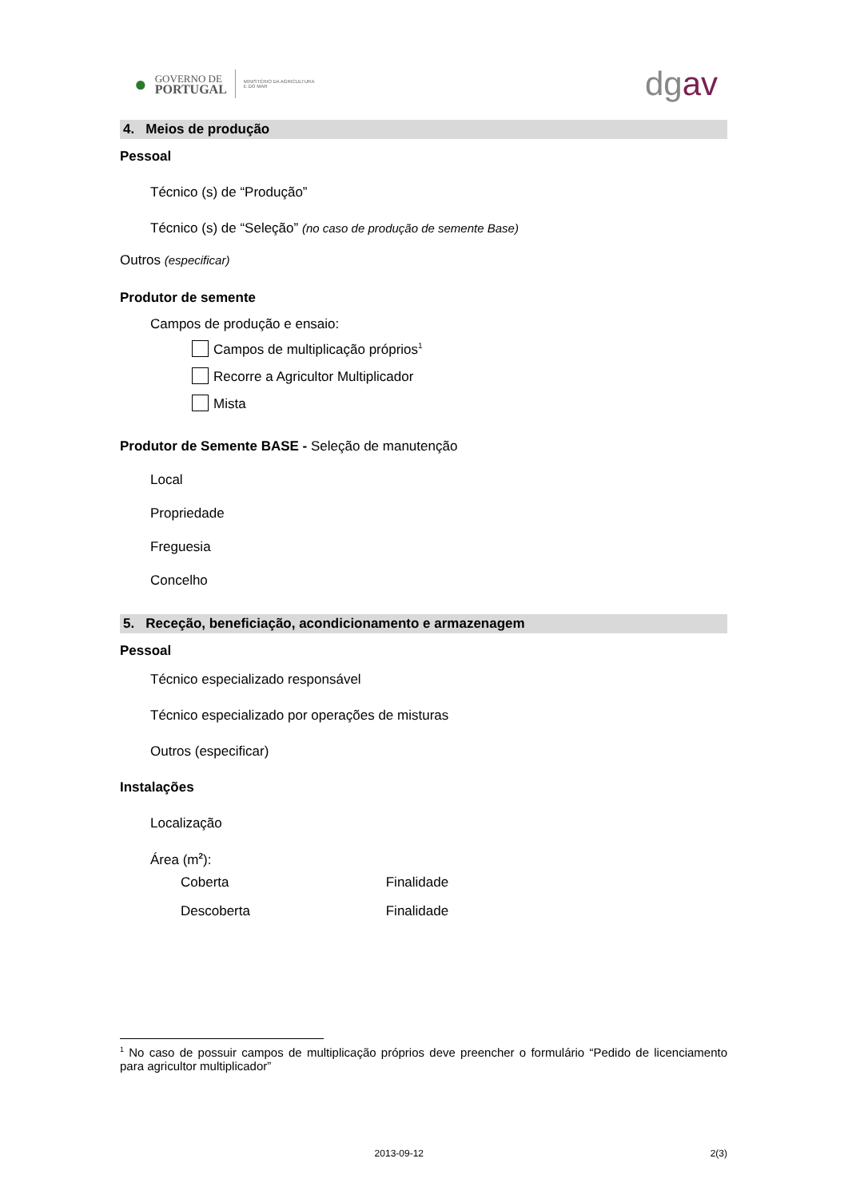●
GOVERNO DE
PORTUGAL
MINISTÉRIO DA AGRICULTURA
E DO MAR
dgav
4. Meios de produção
Pessoal
Técnico (s) de “Produção”
Técnico (s) de “Seleção” (no caso de produção de semente Base)
Outros (especificar)
Produtor de semente
Campos de produção e ensaio:
Campos de multiplicação próprios<sup>1</sup>
Recorre a Agricultor Multiplicador
Mista
Produtor de Semente BASE - Seleção de manutenção
Local
Propriedade
Freguesia
Concelho
5. Receção, beneficiação, acondicionamento e armazenagem
Pessoal
Técnico especializado responsável
Técnico especializado por operações de misturas
Outros (especificar)
Instalações
Localização
Área (m<sup>2</sup>):
Coberta Finalidade
Descoberta Finalidade
<sup>1</sup> No caso de possuir campos de multiplicação próprios deve preencher o formulário “Pedido de licenciamento para agricultor multiplicador”
2013-09-12 2(3)